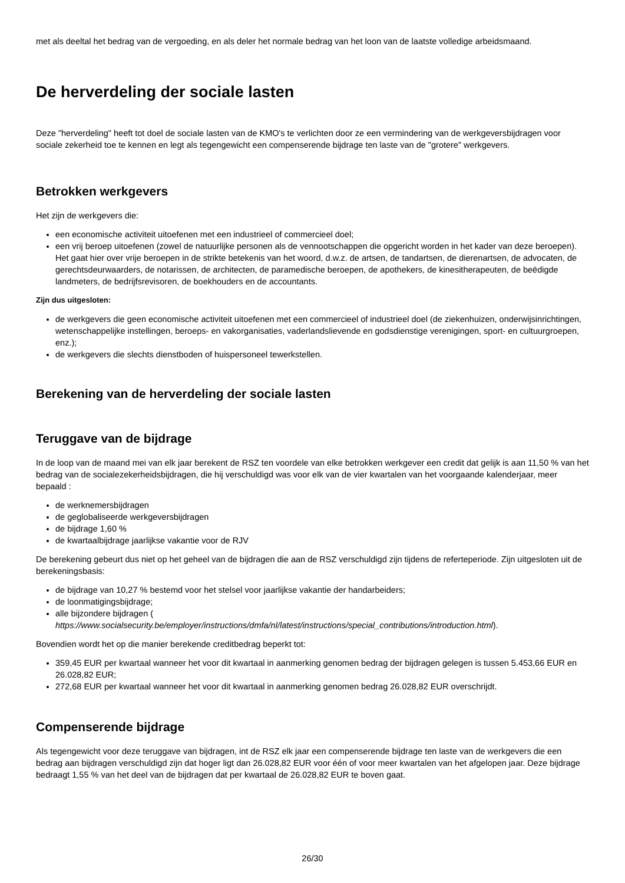met als deeltal het bedrag van de vergoeding, en als deler het normale bedrag van het loon van de laatste volledige arbeidsmaand.
De herverdeling der sociale lasten
Deze "herverdeling" heeft tot doel de sociale lasten van de KMO's te verlichten door ze een vermindering van de werkgeversbijdragen voor sociale zekerheid toe te kennen en legt als tegengewicht een compenserende bijdrage ten laste van de "grotere" werkgevers.
Betrokken werkgevers
Het zijn de werkgevers die:
een economische activiteit uitoefenen met een industrieel of commercieel doel;
een vrij beroep uitoefenen (zowel de natuurlijke personen als de vennootschappen die opgericht worden in het kader van deze beroepen). Het gaat hier over vrije beroepen in de strikte betekenis van het woord, d.w.z. de artsen, de tandartsen, de dierenartsen, de advocaten, de gerechtsdeurwaarders, de notarissen, de architecten, de paramedische beroepen, de apothekers, de kinesitherapeuten, de beëdigde landmeters, de bedrijfsrevisoren, de boekhouders en de accountants.
Zijn dus uitgesloten:
de werkgevers die geen economische activiteit uitoefenen met een commercieel of industrieel doel (de ziekenhuizen, onderwijsinrichtingen, wetenschappelijke instellingen, beroeps- en vakorganisaties, vaderlandslievende en godsdienstige verenigingen, sport- en cultuurgroepen, enz.);
de werkgevers die slechts dienstboden of huispersoneel tewerkstellen.
Berekening van de herverdeling der sociale lasten
Teruggave van de bijdrage
In de loop van de maand mei van elk jaar berekent de RSZ ten voordele van elke betrokken werkgever een credit dat gelijk is aan 11,50 % van het bedrag van de socialezekerheidsbijdragen, die hij verschuldigd was voor elk van de vier kwartalen van het voorgaande kalenderjaar, meer bepaald :
de werknemersbijdragen
de geglobaliseerde werkgeversbijdragen
de bijdrage 1,60 %
de kwartaalbijdrage jaarlijkse vakantie voor de RJV
De berekening gebeurt dus niet op het geheel van de bijdragen die aan de RSZ verschuldigd zijn tijdens de referteperiode. Zijn uitgesloten uit de berekeningsbasis:
de bijdrage van 10,27 % bestemd voor het stelsel voor jaarlijkse vakantie der handarbeiders;
de loonmatigingsbijdrage;
alle bijzondere bijdragen ( https://www.socialsecurity.be/employer/instructions/dmfa/nl/latest/instructions/special_contributions/introduction.html).
Bovendien wordt het op die manier berekende creditbedrag beperkt tot:
359,45 EUR per kwartaal wanneer het voor dit kwartaal in aanmerking genomen bedrag der bijdragen gelegen is tussen 5.453,66 EUR en 26.028,82 EUR;
272,68 EUR per kwartaal wanneer het voor dit kwartaal in aanmerking genomen bedrag 26.028,82 EUR overschrijdt.
Compenserende bijdrage
Als tegengewicht voor deze teruggave van bijdragen, int de RSZ elk jaar een compenserende bijdrage ten laste van de werkgevers die een bedrag aan bijdragen verschuldigd zijn dat hoger ligt dan 26.028,82 EUR voor één of voor meer kwartalen van het afgelopen jaar. Deze bijdrage bedraagt 1,55 % van het deel van de bijdragen dat per kwartaal de 26.028,82 EUR te boven gaat.
26/30